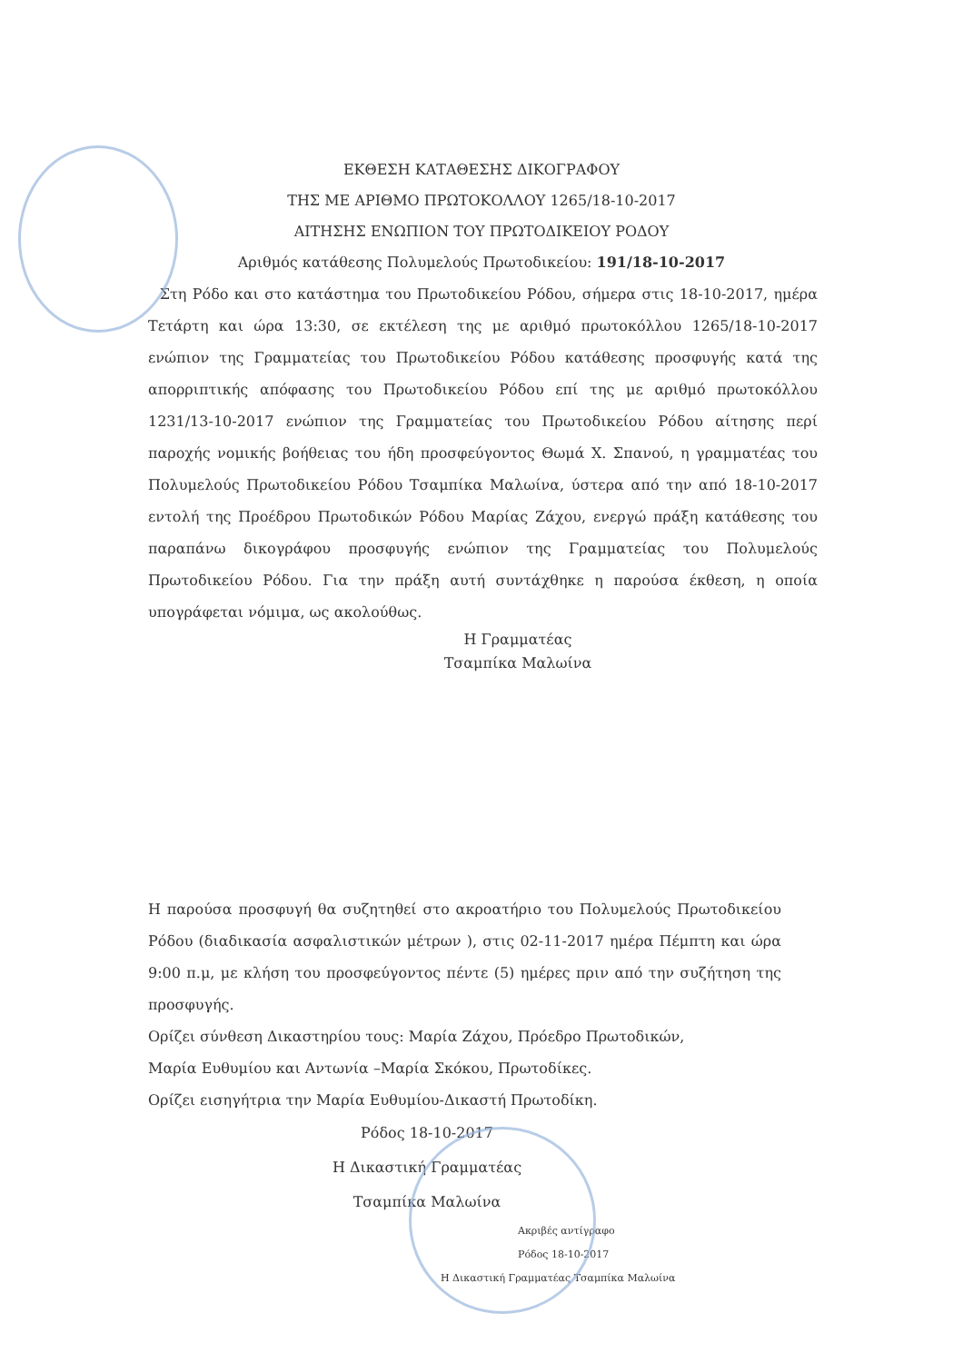ΕΚΘΕΣΗ ΚΑΤΑΘΕΣΗΣ ΔΙΚΟΓΡΑΦΟΥ
ΤΗΣ ΜΕ ΑΡΙΘΜΟ ΠΡΩΤΟΚΟΛΛΟΥ 1265/18-10-2017
ΑΙΤΗΣΗΣ ΕΝΩΠΙΟΝ ΤΟΥ ΠΡΩΤΟΔΙΚΕΙΟΥ ΡΟΔΟΥ
Αριθμός κατάθεσης Πολυμελούς Πρωτοδικείου: 191/18-10-2017
Στη Ρόδο και στο κατάστημα του Πρωτοδικείου Ρόδου, σήμερα στις 18-10-2017, ημέρα Τετάρτη και ώρα 13:30, σε εκτέλεση της με αριθμό πρωτοκόλλου 1265/18-10-2017 ενώπιον της Γραμματείας του Πρωτοδικείου Ρόδου κατάθεσης προσφυγής κατά της απορριπτικής απόφασης του Πρωτοδικείου Ρόδου επί της με αριθμό πρωτοκόλλου 1231/13-10-2017 ενώπιον της Γραμματείας του Πρωτοδικείου Ρόδου αίτησης περί παροχής νομικής βοήθειας του ήδη προσφεύγοντος Θωμά Χ. Σπανού, η γραμματέας του Πολυμελούς Πρωτοδικείου Ρόδου Τσαμπίκα Μαλωίνα, ύστερα από την από 18-10-2017 εντολή της Προέδρου Πρωτοδικών Ρόδου Μαρίας Ζάχου, ενεργώ πράξη κατάθεσης του παραπάνω δικογράφου προσφυγής ενώπιον της Γραμματείας του Πολυμελούς Πρωτοδικείου Ρόδου. Για την πράξη αυτή συντάχθηκε η παρούσα έκθεση, η οποία υπογράφεται νόμιμα, ως ακολούθως.
Η Γραμματέας
Τσαμπίκα Μαλωίνα
Η παρούσα προσφυγή θα συζητηθεί στο ακροατήριο του Πολυμελούς Πρωτοδικείου Ρόδου (διαδικασία ασφαλιστικών μέτρων ), στις 02-11-2017 ημέρα Πέμπτη και ώρα 9:00 π.μ, με κλήση του προσφεύγοντος πέντε (5) ημέρες πριν από την συζήτηση της προσφυγής.
Ορίζει σύνθεση Δικαστηρίου τους: Μαρία Ζάχου, Πρόεδρο Πρωτοδικών,
Μαρία Ευθυμίου και Αντωνία –Μαρία Σκόκου, Πρωτοδίκες.
Ορίζει εισηγήτρια την Μαρία Ευθυμίου-Δικαστή Πρωτοδίκη.
Ρόδος 18-10-2017
Η Δικαστική Γραμματέας
Τσαμπίκα Μαλωίνα
Ακριβές αντίγραφο
Ρόδος 18-10-2017
Η Δικαστική Γραμματέας Τσαμπίκα Μαλωίνα